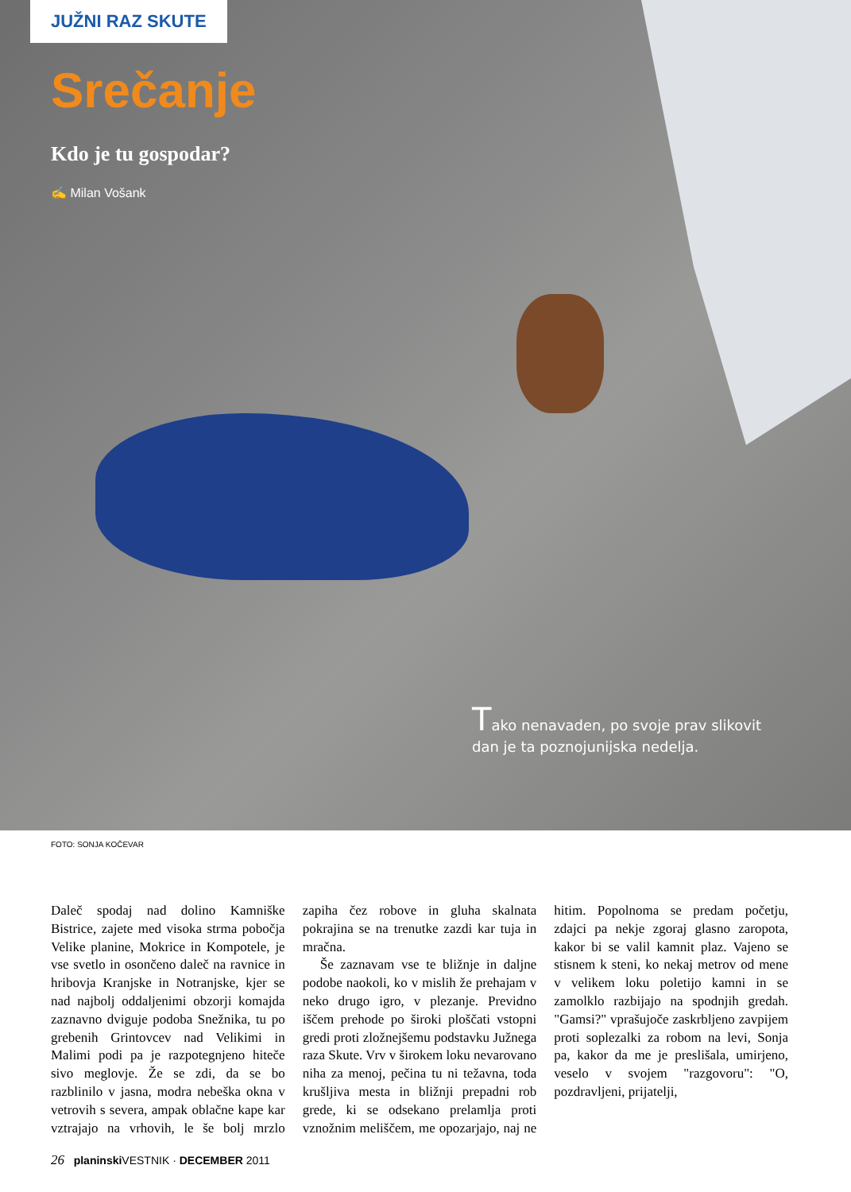JUŽNI RAZ SKUTE
Srečanje
Kdo je tu gospodar?
✍ Milan Vošank
Tako nenavaden, po svoje prav slikovit dan je ta poznojunijska nedelja.
FOTO: SONJA KOČEVAR
Daleč spodaj nad dolino Kamniške Bistrice, zajete med visoka strma pobočja Velike planine, Mokrice in Kompotele, je vse svetlo in osončeno daleč na ravnice in hribovja Kranjske in Notranjske, kjer se nad najbolj oddaljenimi obzorji komajda zaznavno dviguje podoba Snežnika, tu po grebenih Grintovcev nad Velikimi in Malimi podi pa je razpotegnjeno hiteče sivo meglovje. Že se zdi, da se bo razblinilo v jasna, modra nebeška okna v vetrovih s severa, ampak oblačne kape kar vztrajajo na vrhovih, le še bolj mrzlo zapiha čez robove in gluha skalnata pokrajina se na trenutke zazdi kar tuja in mračna.
Še zaznavam vse te bližnje in daljne podobe naokoli, ko v mislih že prehajam v neko drugo igro, v plezanje. Previdno iščem prehode po široki ploščati vstopni gredi proti zložnejšemu podstavku Južnega raza Skute. Vrv v širokem loku nevarovano niha za menoj, pečina tu ni težavna, toda krušljiva mesta in bližnji prepadni rob grede, ki se odsekano prelamlja proti vznožnim meliščem, me opozarjajo, naj ne hitim. Popolnoma se predam početju, zdajci pa nekje zgoraj glasno zaropota, kakor bi se valil kamnit plaz. Vajeno se stisnem k steni, ko nekaj metrov od mene v velikem loku poletijo kamni in se zamolklo razbijajo na spodnjih gredah. "Gamsi?" vprašujoče zaskrbljeno zavpijem proti soplezalki za robom na levi, Sonja pa, kakor da me je preslišala, umirjeno, veselo v svojem "razgovoru": "O, pozdravljeni, prijatelji,
26 planinski VESTNIK · DECEMBER 2011